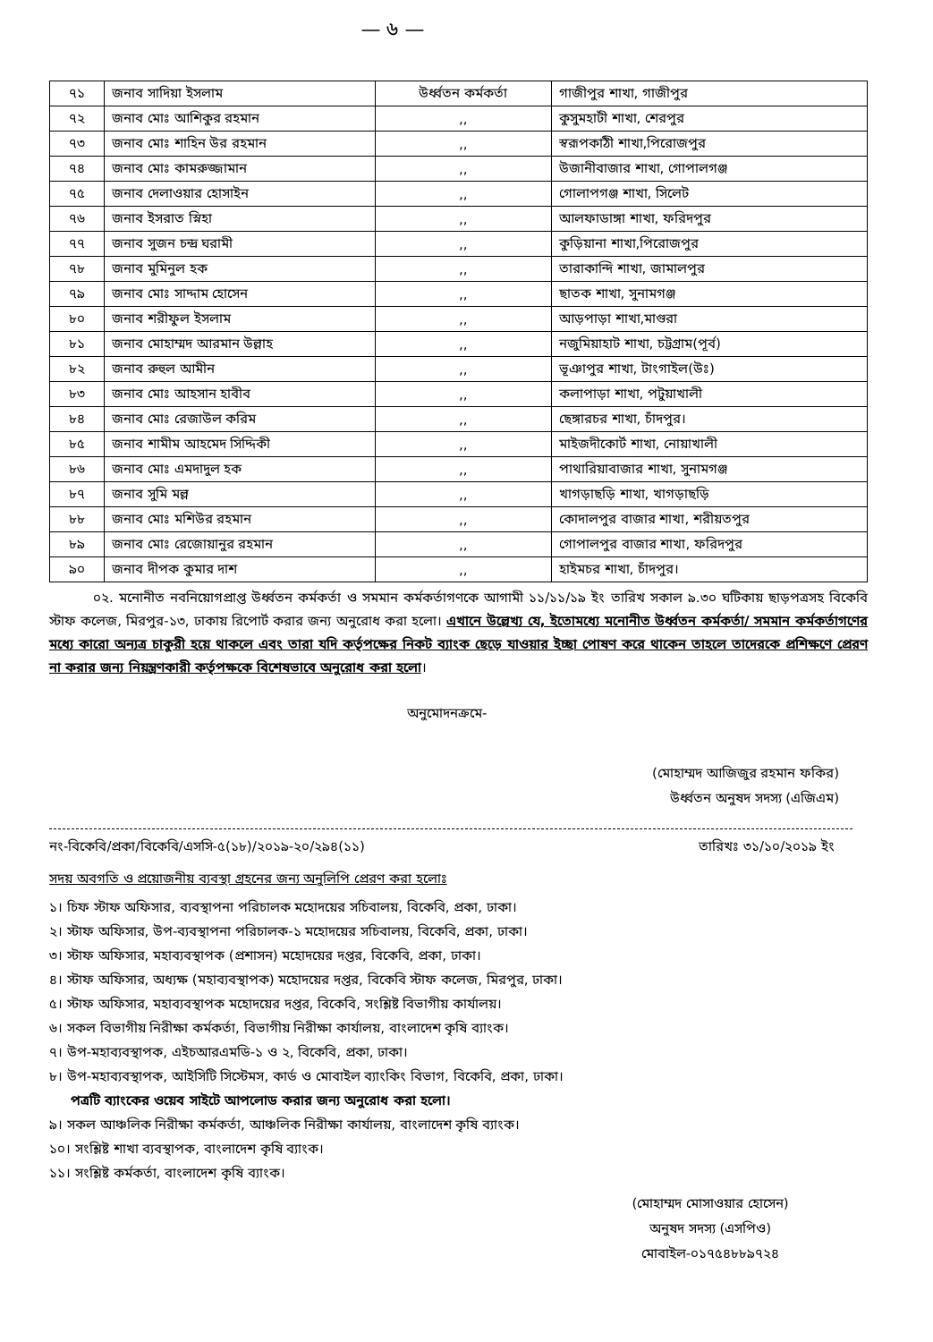— ৬ —
| ৭১ | জনাব সাদিয়া ইসলাম | উর্ধ্বতন কর্মকর্তা | গাজীপুর শাখা, গাজীপুর |
| ৭২ | জনাব মোঃ আশিকুর রহমান | ,, | কুসুমহাটী শাখা, শেরপুর |
| ৭৩ | জনাব মোঃ শাহিন উর রহমান | ,, | স্বরূপকাঠী শাখা,পিরোজপুর |
| ৭৪ | জনাব মোঃ কামরুজ্জামান | ,, | উজানীবাজার শাখা, গোপালগঞ্জ |
| ৭৫ | জনাব দেলাওয়ার হোসাইন | ,, | গোলাপগঞ্জ শাখা, সিলেট |
| ৭৬ | জনাব ইসরাত স্নিহা | ,, | আলফাডাঙ্গা শাখা, ফরিদপুর |
| ৭৭ | জনাব সুজন চন্দ্র ঘরামী | ,, | কুড়িয়ানা শাখা,পিরোজপুর |
| ৭৮ | জনাব মুমিনুল হক | ,, | তারাকান্দি শাখা, জামালপুর |
| ৭৯ | জনাব মোঃ সাদ্দাম হোসেন | ,, | ছাতক শাখা, সুনামগঞ্জ |
| ৮০ | জনাব শরীফুল ইসলাম | ,, | আড়পাড়া শাখা,মাগুরা |
| ৮১ | জনাব মোহাম্মদ আরমান উল্লাহ | ,, | নজুমিয়াহাট শাখা, চট্টগ্রাম(পূর্ব) |
| ৮২ | জনাব রুহুল আমীন | ,, | ভূঞাপুর শাখা, টাংগাইল(উঃ) |
| ৮৩ | জনাব মোঃ আহসান হাবীব | ,, | কলাপাড়া শাখা, পটুয়াখালী |
| ৮৪ | জনাব মোঃ রেজাউল করিম | ,, | ছেঙ্গারচর শাখা, চাঁদপুর। |
| ৮৫ | জনাব শামীম আহমেদ সিদ্দিকী | ,, | মাইজদীকোর্ট শাখা, নোয়াখালী |
| ৮৬ | জনাব মোঃ এমদাদুল হক | ,, | পাথারিয়াবাজার শাখা, সুনামগঞ্জ |
| ৮৭ | জনাব সুমি মল্ল | ,, | খাগড়াছড়ি শাখা, খাগড়াছড়ি |
| ৮৮ | জনাব মোঃ মশিউর রহমান | ,, | কোদালপুর বাজার শাখা, শরীয়তপুর |
| ৮৯ | জনাব মোঃ রেজোয়ানুর রহমান | ,, | গোপালপুর বাজার শাখা, ফরিদপুর |
| ৯০ | জনাব দীপক কুমার দাশ | ,, | হাইমচর শাখা, চাঁদপুর। |
০২. মনোনীত নবনিয়োগপ্রাপ্ত উর্ধ্বতন কর্মকর্তা ও সমমান কর্মকর্তাগণকে আগামী ১১/১১/১৯ ইং তারিখ সকাল ৯.৩০ ঘটিকায় ছাড়পত্রসহ বিকেবি স্টাফ কলেজ, মিরপুর-১৩, ঢাকায় রিপোর্ট করার জন্য অনুরোধ করা হলো। এখানে উল্লেখ্য যে, ইতোমধ্যে মনোনীত উর্ধ্বতন কর্মকর্তা/ সমমান কর্মকর্তাগণের মধ্যে কারো অন্যত্র চাকুরী হয়ে থাকলে এবং তারা যদি কর্তৃপক্ষের নিকট ব্যাংক ছেড়ে যাওয়ার ইচ্ছা পোষণ করে থাকেন তাহলে তাদেরকে প্রশিক্ষণে প্রেরণ না করার জন্য নিয়ন্ত্রণকারী কর্তৃপক্ষকে বিশেষভাবে অনুরোধ করা হলো।
অনুমোদনক্রমে-
(মোহাম্মদ আজিজুর রহমান ফকির)
উর্ধ্বতন অনুষদ সদস্য (এজিএম)
নং-বিকেবি/প্রকা/বিকেবি/এসসি-৫(১৮)/২০১৯-২০/২৯৪(১১) তারিখঃ ৩১/১০/২০১৯ ইং
সদয় অবগতি ও প্রয়োজনীয় ব্যবস্থা গ্রহনের জন্য অনুলিপি প্রেরণ করা হলোঃ
১। চিফ স্টাফ অফিসার, ব্যবস্থাপনা পরিচালক মহোদয়ের সচিবালয়, বিকেবি, প্রকা, ঢাকা।
২। স্টাফ অফিসার, উপ-ব্যবস্থাপনা পরিচালক-১ মহোদয়ের সচিবালয়, বিকেবি, প্রকা, ঢাকা।
৩। স্টাফ অফিসার, মহাব্যবস্থাপক (প্রশাসন) মহোদয়ের দপ্তর, বিকেবি, প্রকা, ঢাকা।
৪। স্টাফ অফিসার, অধ্যক্ষ (মহাব্যবস্থাপক) মহোদয়ের দপ্তর, বিকেবি স্টাফ কলেজ, মিরপুর, ঢাকা।
৫। স্টাফ অফিসার, মহাব্যবস্থাপক মহোদয়ের দপ্তর, বিকেবি, সংশ্লিষ্ট বিভাগীয় কার্যালয়।
৬। সকল বিভাগীয় নিরীক্ষা কর্মকর্তা, বিভাগীয় নিরীক্ষা কার্যালয়, বাংলাদেশ কৃষি ব্যাংক।
৭। উপ-মহাব্যবস্থাপক, এইচআরএমডি-১ ও ২, বিকেবি, প্রকা, ঢাকা।
৮। উপ-মহাব্যবস্থাপক, আইসিটি সিস্টেমস, কার্ড ও মোবাইল ব্যাংকিং বিভাগ, বিকেবি, প্রকা, ঢাকা।
পত্রটি ব্যাংকের ওয়েব সাইটে আপলোড করার জন্য অনুরোধ করা হলো।
৯। সকল আঞ্চলিক নিরীক্ষা কর্মকর্তা, আঞ্চলিক নিরীক্ষা কার্যালয়, বাংলাদেশ কৃষি ব্যাংক।
১০। সংশ্লিষ্ট শাখা ব্যবস্থাপক, বাংলাদেশ কৃষি ব্যাংক।
১১। সংশ্লিষ্ট কর্মকর্তা, বাংলাদেশ কৃষি ব্যাংক।
(মোহাম্মদ মোসাওয়ার হোসেন)
অনুষদ সদস্য (এসপিও)
মোবাইল-০১৭৫৪৮৮৯৭২৪